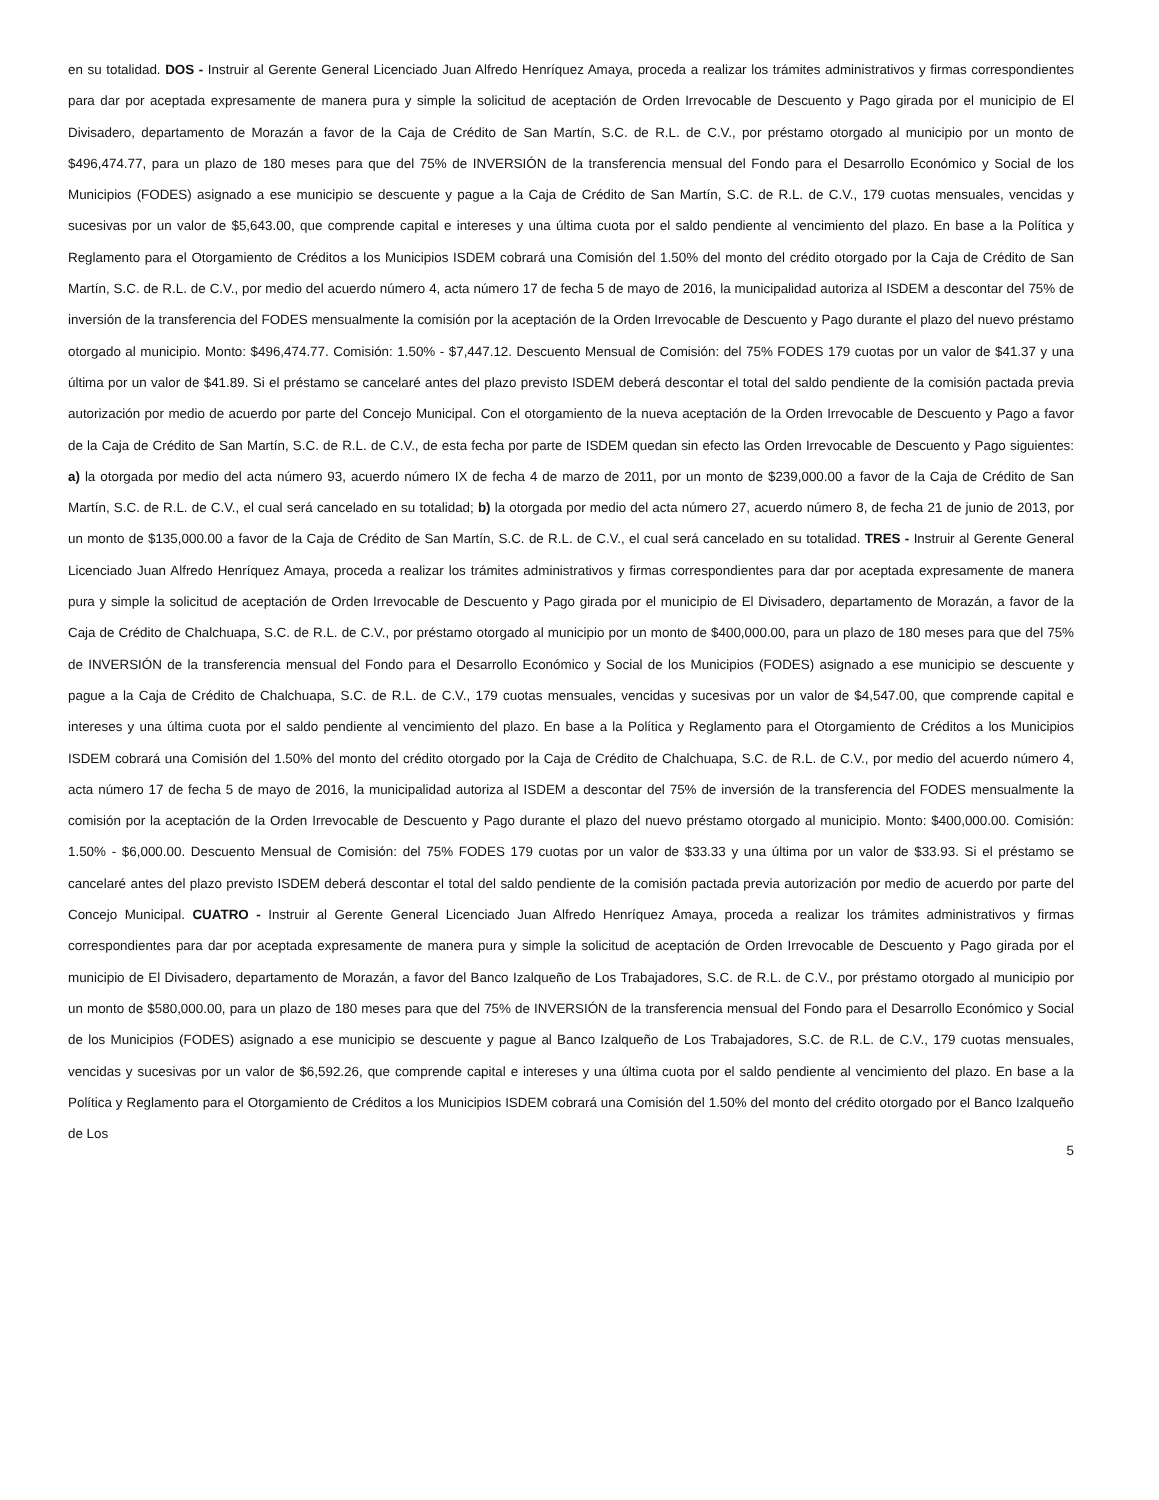en su totalidad. DOS - Instruir al Gerente General Licenciado Juan Alfredo Henríquez Amaya, proceda a realizar los trámites administrativos y firmas correspondientes para dar por aceptada expresamente de manera pura y simple la solicitud de aceptación de Orden Irrevocable de Descuento y Pago girada por el municipio de El Divisadero, departamento de Morazán a favor de la Caja de Crédito de San Martín, S.C. de R.L. de C.V., por préstamo otorgado al municipio por un monto de $496,474.77, para un plazo de 180 meses para que del 75% de INVERSIÓN de la transferencia mensual del Fondo para el Desarrollo Económico y Social de los Municipios (FODES) asignado a ese municipio se descuente y pague a la Caja de Crédito de San Martín, S.C. de R.L. de C.V., 179 cuotas mensuales, vencidas y sucesivas por un valor de $5,643.00, que comprende capital e intereses y una última cuota por el saldo pendiente al vencimiento del plazo. En base a la Política y Reglamento para el Otorgamiento de Créditos a los Municipios ISDEM cobrará una Comisión del 1.50% del monto del crédito otorgado por la Caja de Crédito de San Martín, S.C. de R.L. de C.V., por medio del acuerdo número 4, acta número 17 de fecha 5 de mayo de 2016, la municipalidad autoriza al ISDEM a descontar del 75% de inversión de la transferencia del FODES mensualmente la comisión por la aceptación de la Orden Irrevocable de Descuento y Pago durante el plazo del nuevo préstamo otorgado al municipio. Monto: $496,474.77. Comisión: 1.50% - $7,447.12. Descuento Mensual de Comisión: del 75% FODES 179 cuotas por un valor de $41.37 y una última por un valor de $41.89. Si el préstamo se cancelaré antes del plazo previsto ISDEM deberá descontar el total del saldo pendiente de la comisión pactada previa autorización por medio de acuerdo por parte del Concejo Municipal. Con el otorgamiento de la nueva aceptación de la Orden Irrevocable de Descuento y Pago a favor de la Caja de Crédito de San Martín, S.C. de R.L. de C.V., de esta fecha por parte de ISDEM quedan sin efecto las Orden Irrevocable de Descuento y Pago siguientes: a) la otorgada por medio del acta número 93, acuerdo número IX de fecha 4 de marzo de 2011, por un monto de $239,000.00 a favor de la Caja de Crédito de San Martín, S.C. de R.L. de C.V., el cual será cancelado en su totalidad; b) la otorgada por medio del acta número 27, acuerdo número 8, de fecha 21 de junio de 2013, por un monto de $135,000.00 a favor de la Caja de Crédito de San Martín, S.C. de R.L. de C.V., el cual será cancelado en su totalidad. TRES - Instruir al Gerente General Licenciado Juan Alfredo Henríquez Amaya, proceda a realizar los trámites administrativos y firmas correspondientes para dar por aceptada expresamente de manera pura y simple la solicitud de aceptación de Orden Irrevocable de Descuento y Pago girada por el municipio de El Divisadero, departamento de Morazán, a favor de la Caja de Crédito de Chalchuapa, S.C. de R.L. de C.V., por préstamo otorgado al municipio por un monto de $400,000.00, para un plazo de 180 meses para que del 75% de INVERSIÓN de la transferencia mensual del Fondo para el Desarrollo Económico y Social de los Municipios (FODES) asignado a ese municipio se descuente y pague a la Caja de Crédito de Chalchuapa, S.C. de R.L. de C.V., 179 cuotas mensuales, vencidas y sucesivas por un valor de $4,547.00, que comprende capital e intereses y una última cuota por el saldo pendiente al vencimiento del plazo. En base a la Política y Reglamento para el Otorgamiento de Créditos a los Municipios ISDEM cobrará una Comisión del 1.50% del monto del crédito otorgado por la Caja de Crédito de Chalchuapa, S.C. de R.L. de C.V., por medio del acuerdo número 4, acta número 17 de fecha 5 de mayo de 2016, la municipalidad autoriza al ISDEM a descontar del 75% de inversión de la transferencia del FODES mensualmente la comisión por la aceptación de la Orden Irrevocable de Descuento y Pago durante el plazo del nuevo préstamo otorgado al municipio. Monto: $400,000.00. Comisión: 1.50% - $6,000.00. Descuento Mensual de Comisión: del 75% FODES 179 cuotas por un valor de $33.33 y una última por un valor de $33.93. Si el préstamo se cancelaré antes del plazo previsto ISDEM deberá descontar el total del saldo pendiente de la comisión pactada previa autorización por medio de acuerdo por parte del Concejo Municipal. CUATRO - Instruir al Gerente General Licenciado Juan Alfredo Henríquez Amaya, proceda a realizar los trámites administrativos y firmas correspondientes para dar por aceptada expresamente de manera pura y simple la solicitud de aceptación de Orden Irrevocable de Descuento y Pago girada por el municipio de El Divisadero, departamento de Morazán, a favor del Banco Izalqueño de Los Trabajadores, S.C. de R.L. de C.V., por préstamo otorgado al municipio por un monto de $580,000.00, para un plazo de 180 meses para que del 75% de INVERSIÓN de la transferencia mensual del Fondo para el Desarrollo Económico y Social de los Municipios (FODES) asignado a ese municipio se descuente y pague al Banco Izalqueño de Los Trabajadores, S.C. de R.L. de C.V., 179 cuotas mensuales, vencidas y sucesivas por un valor de $6,592.26, que comprende capital e intereses y una última cuota por el saldo pendiente al vencimiento del plazo. En base a la Política y Reglamento para el Otorgamiento de Créditos a los Municipios ISDEM cobrará una Comisión del 1.50% del monto del crédito otorgado por el Banco Izalqueño de Los
5